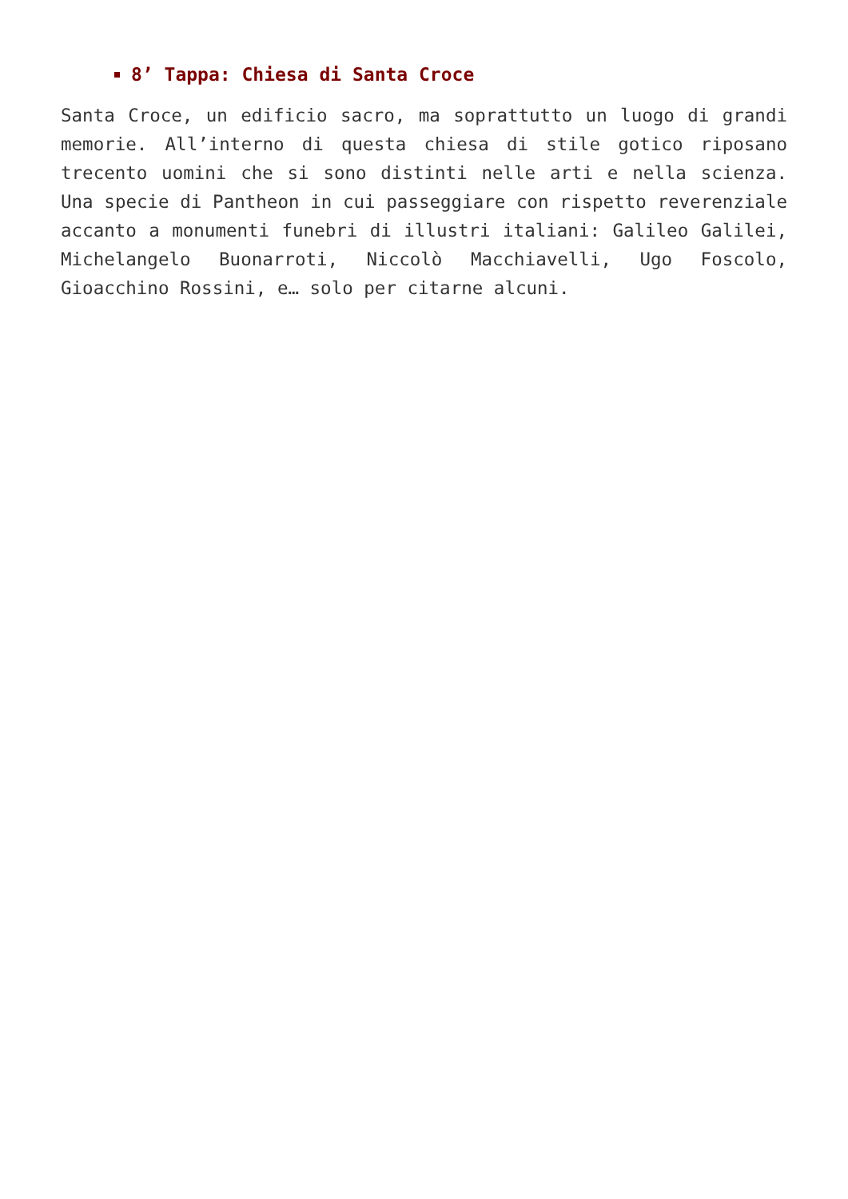8’ Tappa: Chiesa di Santa Croce
Santa Croce, un edificio sacro, ma soprattutto un luogo di grandi memorie. All’interno di questa chiesa di stile gotico riposano trecento uomini che si sono distinti nelle arti e nella scienza. Una specie di Pantheon in cui passeggiare con rispetto reverenziale accanto a monumenti funebri di illustri italiani: Galileo Galilei, Michelangelo Buonarroti, Niccolò Macchiavelli, Ugo Foscolo, Gioacchino Rossini, e… solo per citarne alcuni.